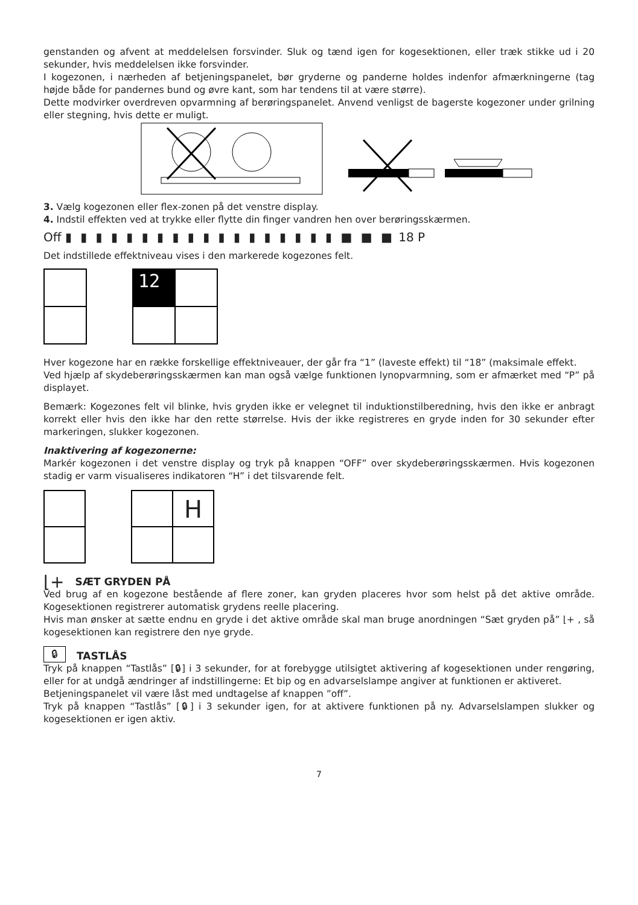genstanden og afvent at meddelelsen forsvinder. Sluk og tænd igen for kogesektionen, eller træk stikke ud i 20 sekunder, hvis meddelelsen ikke forsvinder.
I kogezonen, i nærheden af betjeningspanelet, bør gryderne og panderne holdes indenfor afmærkningerne (tag højde både for pandernes bund og øvre kant, som har tendens til at være større).
Dette modvirker overdreven opvarmning af berøringspanelet. Anvend venligst de bagerste kogezoner under grilning eller stegning, hvis dette er muligt.
3. Vælg kogezonen eller flex-zonen på det venstre display.
4. Indstil effekten ved at trykke eller flytte din finger vandren hen over berøringsskærmen.
Off ▮ ▮ ▮ ▮ ▮ ▮ ▮ ▮ ▮ ▮ ▮ ▮ ▮ ▮ ▮ ▮ ▮ ▮ ■ ■ ■ 18 P
Det indstillede effektniveau vises i den markerede kogezones felt.
12
Hver kogezone har en række forskellige effektniveauer, der går fra “1” (laveste effekt) til “18” (maksimale effekt.
Ved hjælp af skydeberøringsskærmen kan man også vælge funktionen lynopvarmning, som er afmærket med “P” på displayet.
Bemærk: Kogezones felt vil blinke, hvis gryden ikke er velegnet til induktionstilberedning, hvis den ikke er anbragt korrekt eller hvis den ikke har den rette størrelse. Hvis der ikke registreres en gryde inden for 30 sekunder efter markeringen, slukker kogezonen.
Inaktivering af kogezonerne:
Markér kogezonen i det venstre display og tryk på knappen “OFF” over skydeberøringsskærmen. Hvis kogezonen stadig er varm visualiseres indikatoren “H” i det tilsvarende felt.
H
⌊+ SÆT GRYDEN PÅ
Ved brug af en kogezone bestående af flere zoner, kan gryden placeres hvor som helst på det aktive område. Kogesektionen registrerer automatisk grydens reelle placering.
Hvis man ønsker at sætte endnu en gryde i det aktive område skal man bruge anordningen “Sæt gryden på” ⌊+ , så kogesektionen kan registrere den nye gryde.
🔒︎ TASTLÅS
Tryk på knappen “Tastlås” [🔒︎] i 3 sekunder, for at forebygge utilsigtet aktivering af kogesektionen under rengøring, eller for at undgå ændringer af indstillingerne: Et bip og en advarselslampe angiver at funktionen er aktiveret.
Betjeningspanelet vil være låst med undtagelse af knappen ”off”.
Tryk på knappen “Tastlås” [🔒︎] i 3 sekunder igen, for at aktivere funktionen på ny. Advarselslampen slukker og kogesektionen er igen aktiv.
7